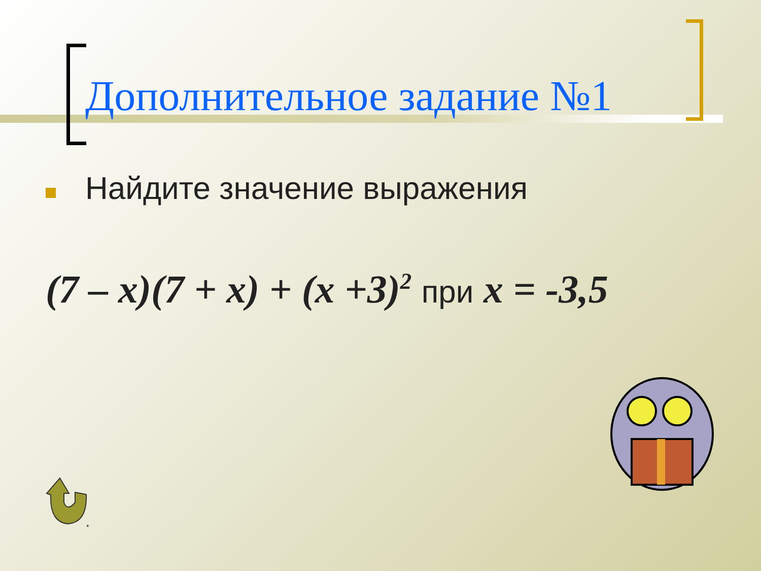Дополнительное задание №1
Найдите значение выражения
(7 – x)(7 + x) + (x +3)<sup>2</sup> при x = -3,5
*